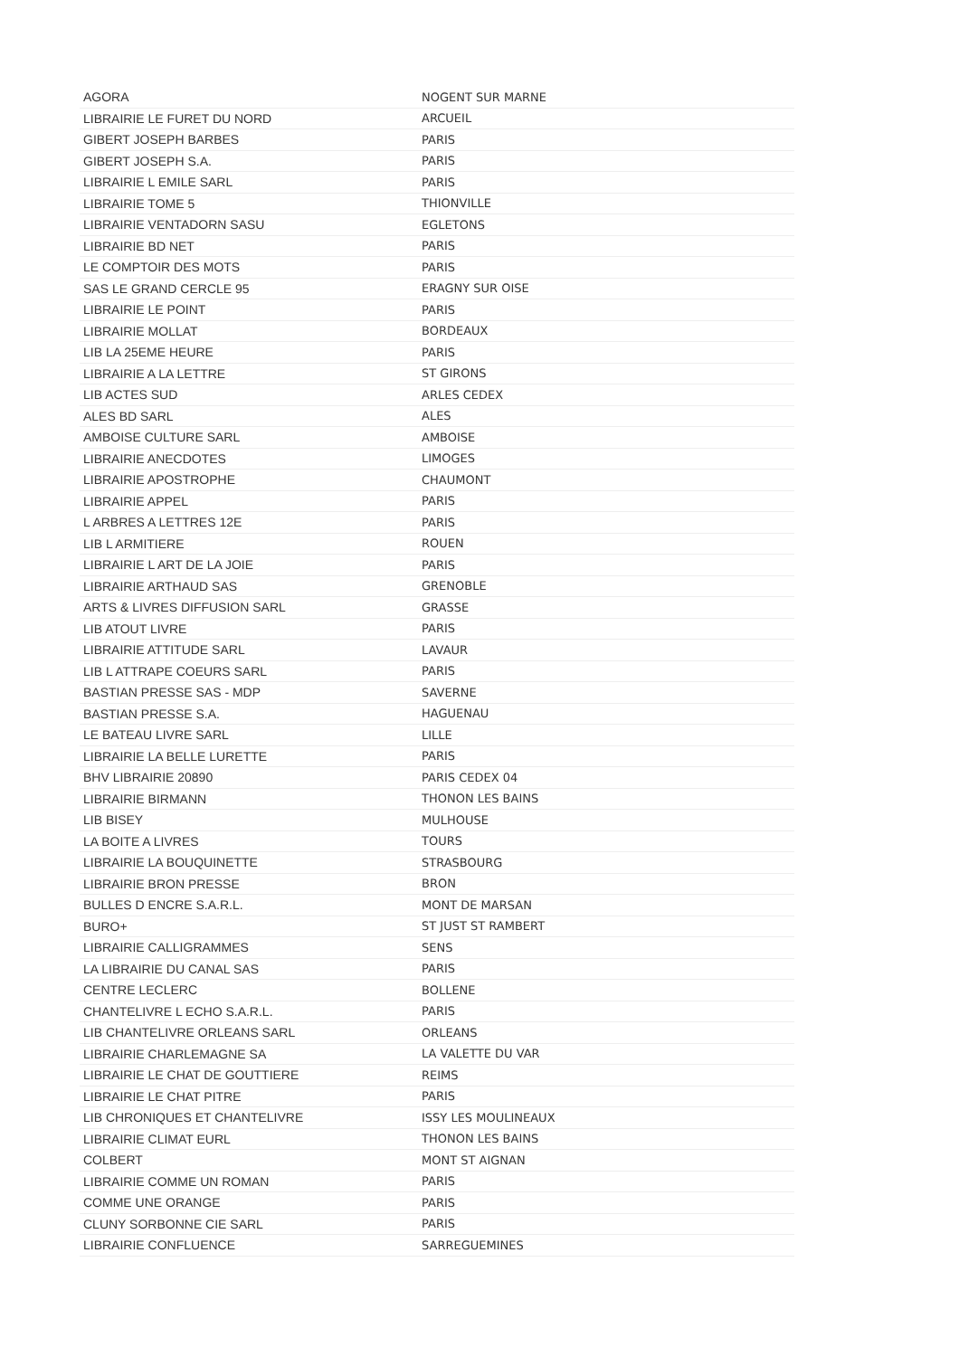| AGORA | NOGENT SUR MARNE |
| LIBRAIRIE LE FURET DU NORD | ARCUEIL |
| GIBERT JOSEPH BARBES | PARIS |
| GIBERT JOSEPH S.A. | PARIS |
| LIBRAIRIE L EMILE SARL | PARIS |
| LIBRAIRIE TOME 5 | THIONVILLE |
| LIBRAIRIE VENTADORN SASU | EGLETONS |
| LIBRAIRIE BD NET | PARIS |
| LE COMPTOIR DES MOTS | PARIS |
| SAS LE GRAND CERCLE 95 | ERAGNY SUR OISE |
| LIBRAIRIE LE POINT | PARIS |
| LIBRAIRIE MOLLAT | BORDEAUX |
| LIB LA 25EME HEURE | PARIS |
| LIBRAIRIE A LA LETTRE | ST GIRONS |
| LIB ACTES SUD | ARLES CEDEX |
| ALES BD SARL | ALES |
| AMBOISE CULTURE SARL | AMBOISE |
| LIBRAIRIE ANECDOTES | LIMOGES |
| LIBRAIRIE APOSTROPHE | CHAUMONT |
| LIBRAIRIE APPEL | PARIS |
| L ARBRES A LETTRES 12E | PARIS |
| LIB L ARMITIERE | ROUEN |
| LIBRAIRIE L ART DE LA JOIE | PARIS |
| LIBRAIRIE ARTHAUD SAS | GRENOBLE |
| ARTS & LIVRES DIFFUSION SARL | GRASSE |
| LIB ATOUT LIVRE | PARIS |
| LIBRAIRIE ATTITUDE SARL | LAVAUR |
| LIB L ATTRAPE COEURS SARL | PARIS |
| BASTIAN PRESSE SAS - MDP | SAVERNE |
| BASTIAN PRESSE S.A. | HAGUENAU |
| LE BATEAU LIVRE SARL | LILLE |
| LIBRAIRIE LA BELLE LURETTE | PARIS |
| BHV LIBRAIRIE 20890 | PARIS CEDEX 04 |
| LIBRAIRIE BIRMANN | THONON LES BAINS |
| LIB BISEY | MULHOUSE |
| LA BOITE A LIVRES | TOURS |
| LIBRAIRIE LA BOUQUINETTE | STRASBOURG |
| LIBRAIRIE BRON PRESSE | BRON |
| BULLES D ENCRE S.A.R.L. | MONT DE MARSAN |
| BURO+ | ST JUST ST RAMBERT |
| LIBRAIRIE CALLIGRAMMES | SENS |
| LA LIBRAIRIE DU CANAL SAS | PARIS |
| CENTRE LECLERC | BOLLENE |
| CHANTELIVRE L ECHO S.A.R.L. | PARIS |
| LIB CHANTELIVRE ORLEANS SARL | ORLEANS |
| LIBRAIRIE CHARLEMAGNE SA | LA VALETTE DU VAR |
| LIBRAIRIE LE CHAT DE GOUTTIERE | REIMS |
| LIBRAIRIE LE CHAT PITRE | PARIS |
| LIB CHRONIQUES ET CHANTELIVRE | ISSY LES MOULINEAUX |
| LIBRAIRIE CLIMAT EURL | THONON LES BAINS |
| COLBERT | MONT ST AIGNAN |
| LIBRAIRIE COMME UN ROMAN | PARIS |
| COMME UNE ORANGE | PARIS |
| CLUNY SORBONNE CIE SARL | PARIS |
| LIBRAIRIE CONFLUENCE | SARREGUEMINES |